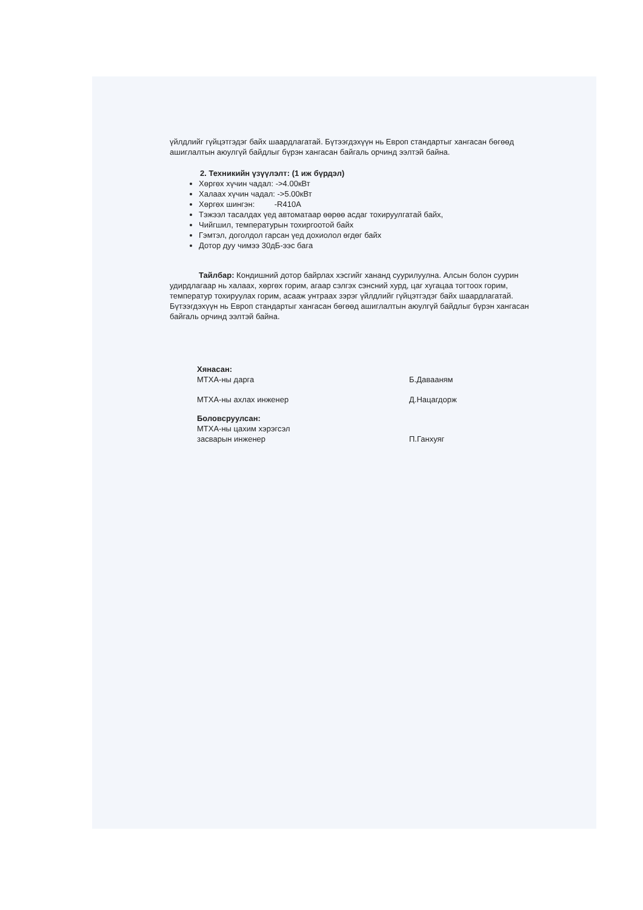үйлдлийг гүйцэтгэдэг байх шаардлагатай. Бүтээгдэхүүн нь Европ стандартыг хангасан бөгөөд ашиглалтын аюулгүй байдлыг бүрэн хангасан байгаль орчинд ээлтэй байна.
2. Техникийн үзүүлэлт: (1 иж бүрдэл)
Хөргөх хүчин чадал: ->4.00кВт
Халаах хүчин чадал: ->5.00кВт
Хөргөх шингэн: -R410A
Тэжээл тасалдах үед автоматаар өөрөө асдаг тохируулгатай байх,
Чийгшил, температурын тохиргоотой байх
Гэмтэл, доголдол гарсан үед дохиолол өгдөг байх
Дотор дуу чимээ 30дБ-ээс бага
Тайлбар: Кондишний дотор байрлах хэсгийг хананд суурилуулна. Алсын болон суурин удирдлагаар нь халаах, хөргөх горим, агаар сэлгэх сэнсний хурд, цаг хугацаа тогтоох горим, температур тохируулах горим, асааж унтраах зэрэг үйлдлийг гүйцэтгэдэг байх шаардлагатай. Бүтээгдэхүүн нь Европ стандартыг хангасан бөгөөд ашиглалтын аюулгүй байдлыг бүрэн хангасан байгаль орчинд ээлтэй байна.
Хянасан:
МТХА-ны дарга Б.Давааням
МТХА-ны ахлах инженер Д.Нацагдорж
Боловсруулсан:
МТХА-ны цахим хэрэгсэл
засварын инженер П.Ганхуяг